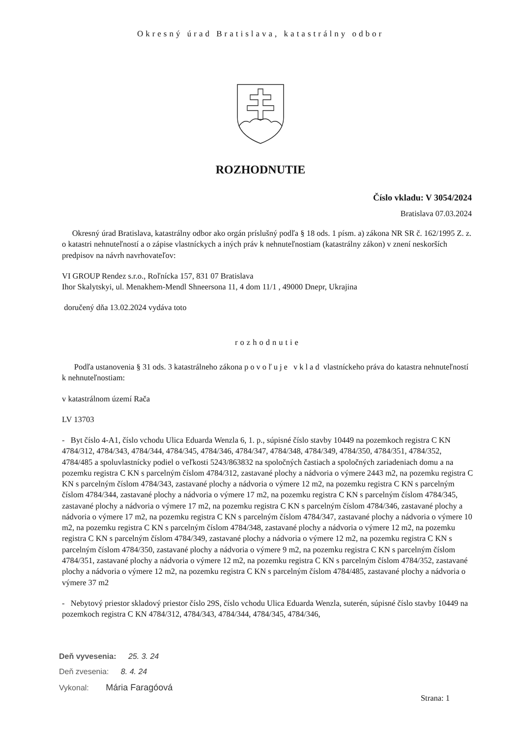Okresný úrad Bratislava, katastrálny odbor
ROZHODNUTIE
Číslo vkladu: V 3054/2024
Bratislava 07.03.2024
Okresný úrad Bratislava, katastrálny odbor ako orgán príslušný podľa § 18 ods. 1 písm. a) zákona NR SR č. 162/1995 Z. z. o katastri nehnuteľností a o zápise vlastníckych a iných práv k nehnuteľnostiam (katastrálny zákon) v znení neskorších predpisov na návrh navrhovateľov:
VI GROUP Rendez s.r.o., Roľnícka 157, 831 07 Bratislava
Ihor Skalytskyi, ul. Menakhem-Mendl Shneersona 11, 4 dom 11/1 , 49000 Dnepr, Ukrajina
doručený dňa 13.02.2024 vydáva toto
rozhodnutie
Podľa ustanovenia § 31 ods. 3 katastrálneho zákona povoľuje vklad vlastníckeho práva do katastra nehnuteľností k nehnuteľnostiam:
v katastrálnom území Rača
LV 13703
- Byt číslo 4-A1, číslo vchodu Ulica Eduarda Wenzla 6, 1. p., súpisné číslo stavby 10449 na pozemkoch registra C KN 4784/312, 4784/343, 4784/344, 4784/345, 4784/346, 4784/347, 4784/348, 4784/349, 4784/350, 4784/351, 4784/352, 4784/485 a spoluvlastnícky podiel o veľkosti 5243/863832 na spoločných častiach a spoločných zariadeniach domu a na pozemku registra C KN s parcelným číslom 4784/312, zastavané plochy a nádvoria o výmere 2443 m2, na pozemku registra C KN s parcelným číslom 4784/343, zastavané plochy a nádvoria o výmere 12 m2, na pozemku registra C KN s parcelným číslom 4784/344, zastavané plochy a nádvoria o výmere 17 m2, na pozemku registra C KN s parcelným číslom 4784/345, zastavané plochy a nádvoria o výmere 17 m2, na pozemku registra C KN s parcelným číslom 4784/346, zastavané plochy a nádvoria o výmere 17 m2, na pozemku registra C KN s parcelným číslom 4784/347, zastavané plochy a nádvoria o výmere 10 m2, na pozemku registra C KN s parcelným číslom 4784/348, zastavané plochy a nádvoria o výmere 12 m2, na pozemku registra C KN s parcelným číslom 4784/349, zastavané plochy a nádvoria o výmere 12 m2, na pozemku registra C KN s parcelným číslom 4784/350, zastavané plochy a nádvoria o výmere 9 m2, na pozemku registra C KN s parcelným číslom 4784/351, zastavané plochy a nádvoria o výmere 12 m2, na pozemku registra C KN s parcelným číslom 4784/352, zastavané plochy a nádvoria o výmere 12 m2, na pozemku registra C KN s parcelným číslom 4784/485, zastavané plochy a nádvoria o výmere 37 m2
- Nebytový priestor skladový priestor číslo 29S, číslo vchodu Ulica Eduarda Wenzla, suterén, súpisné číslo stavby 10449 na pozemkoch registra C KN 4784/312, 4784/343, 4784/344, 4784/345, 4784/346,
Deň vyvesenia: 25. 3. 24
Deň zvesenia: 8. 4. 24
Vykonal: Mária Faragóová
Strana: 1